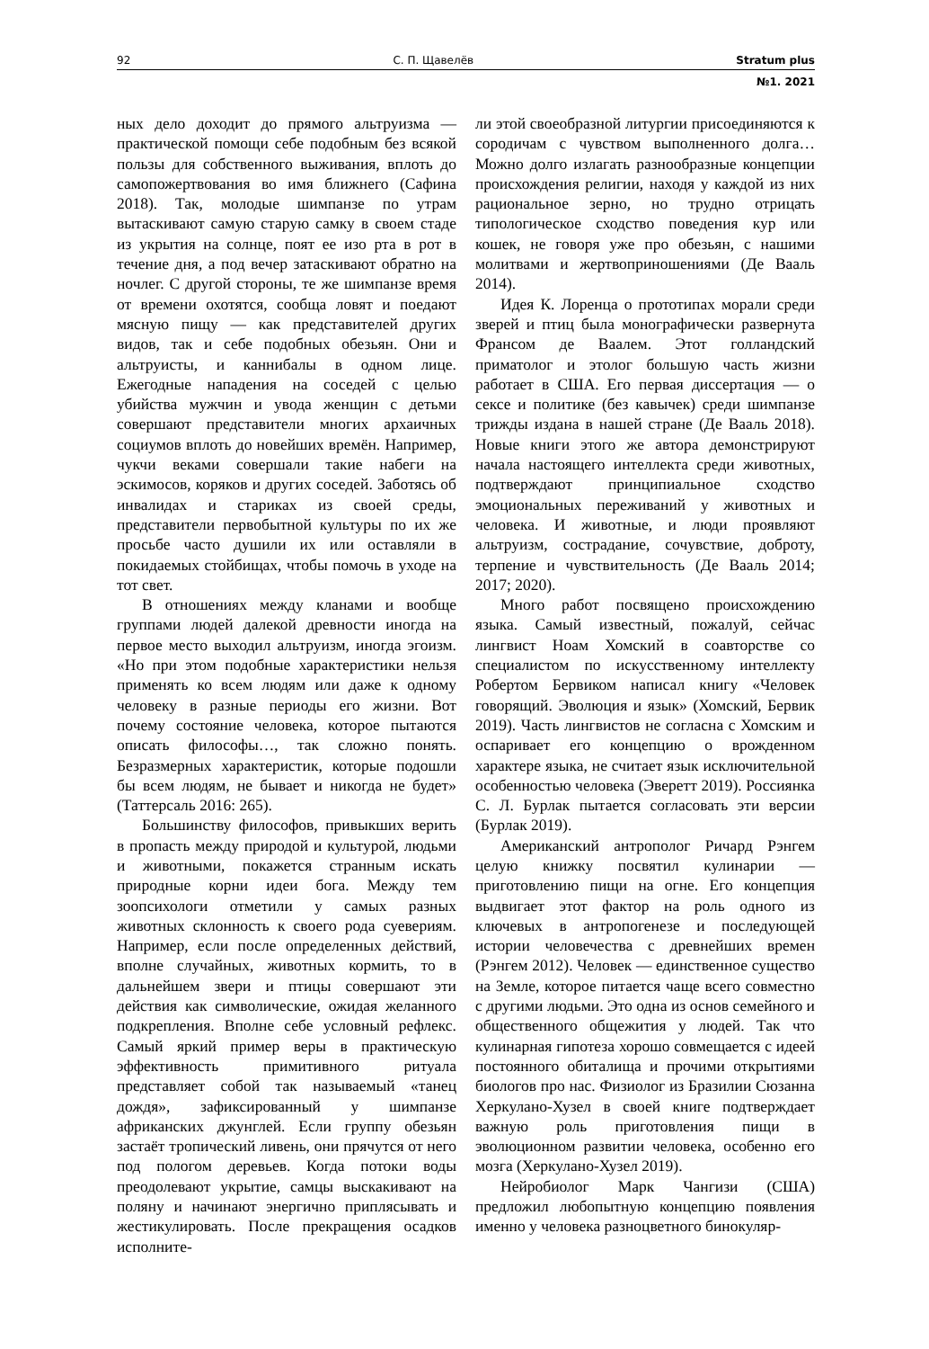92 С. П. Щавелёв Stratum plus
№1. 2021
ных дело доходит до прямого альтруизма — практической помощи себе подобным без всякой пользы для собственного выживания, вплоть до самопожертвования во имя ближнего (Сафина 2018). Так, молодые шимпанзе по утрам вытаскивают самую старую самку в своем стаде из укрытия на солнце, поят ее изо рта в рот в течение дня, а под вечер затаскивают обратно на ночлег. С другой стороны, те же шимпанзе время от времени охотятся, сообща ловят и поедают мясную пищу — как представителей других видов, так и себе подобных обезьян. Они и альтруисты, и каннибалы в одном лице. Ежегодные нападения на соседей с целью убийства мужчин и увода женщин с детьми совершают представители многих архаичных социумов вплоть до новейших времён. Например, чукчи веками совершали такие набеги на эскимосов, коряков и других соседей. Заботясь об инвалидах и стариках из своей среды, представители первобытной культуры по их же просьбе часто душили их или оставляли в покидаемых стойбищах, чтобы помочь в уходе на тот свет.
В отношениях между кланами и вообще группами людей далекой древности иногда на первое место выходил альтруизм, иногда эгоизм. «Но при этом подобные характеристики нельзя применять ко всем людям или даже к одному человеку в разные периоды его жизни. Вот почему состояние человека, которое пытаются описать философы…, так сложно понять. Безразмерных характеристик, которые подошли бы всем людям, не бывает и никогда не будет» (Таттерсаль 2016: 265).
Большинству философов, привыкших верить в пропасть между природой и культурой, людьми и животными, покажется странным искать природные корни идеи бога. Между тем зоопсихологи отметили у самых разных животных склонность к своего рода суевериям. Например, если после определенных действий, вполне случайных, животных кормить, то в дальнейшем звери и птицы совершают эти действия как символические, ожидая желанного подкрепления. Вполне себе условный рефлекс. Самый яркий пример веры в практическую эффективность примитивного ритуала представляет собой так называемый «танец дождя», зафиксированный у шимпанзе африканских джунглей. Если группу обезьян застаёт тропический ливень, они прячутся от него под пологом деревьев. Когда потоки воды преодолевают укрытие, самцы выскакивают на поляну и начинают энергично приплясывать и жестикулировать. После прекращения осадков исполните-
ли этой своеобразной литургии присоединяются к сородичам с чувством выполненного долга… Можно долго излагать разнообразные концепции происхождения религии, находя у каждой из них рациональное зерно, но трудно отрицать типологическое сходство поведения кур или кошек, не говоря уже про обезьян, с нашими молитвами и жертвоприношениями (Де Вааль 2014).
Идея К. Лоренца о прототипах морали среди зверей и птиц была монографически развернута Франсом де Ваалем. Этот голландский приматолог и этолог большую часть жизни работает в США. Его первая диссертация — о сексе и политике (без кавычек) среди шимпанзе трижды издана в нашей стране (Де Вааль 2018). Новые книги этого же автора демонстрируют начала настоящего интеллекта среди животных, подтверждают принципиальное сходство эмоциональных переживаний у животных и человека. И животные, и люди проявляют альтруизм, сострадание, сочувствие, доброту, терпение и чувствительность (Де Вааль 2014; 2017; 2020).
Много работ посвящено происхождению языка. Самый известный, пожалуй, сейчас лингвист Ноам Хомский в соавторстве со специалистом по искусственному интеллекту Робертом Бервиком написал книгу «Человек говорящий. Эволюция и язык» (Хомский, Бервик 2019). Часть лингвистов не согласна с Хомским и оспаривает его концепцию о врожденном характере языка, не считает язык исключительной особенностью человека (Эверетт 2019). Россиянка С. Л. Бурлак пытается согласовать эти версии (Бурлак 2019).
Американский антрополог Ричард Рэнгем целую книжку посвятил кулинарии — приготовлению пищи на огне. Его концепция выдвигает этот фактор на роль одного из ключевых в антропогенезе и последующей истории человечества с древнейших времен (Рэнгем 2012). Человек — единственное существо на Земле, которое питается чаще всего совместно с другими людьми. Это одна из основ семейного и общественного общежития у людей. Так что кулинарная гипотеза хорошо совмещается с идеей постоянного обиталища и прочими открытиями биологов про нас. Физиолог из Бразилии Сюзанна Херкулано-Хузел в своей книге подтверждает важную роль приготовления пищи в эволюционном развитии человека, особенно его мозга (Херкулано-Хузел 2019).
Нейробиолог Марк Чангизи (США) предложил любопытную концепцию появления именно у человека разноцветного бинокуляр-